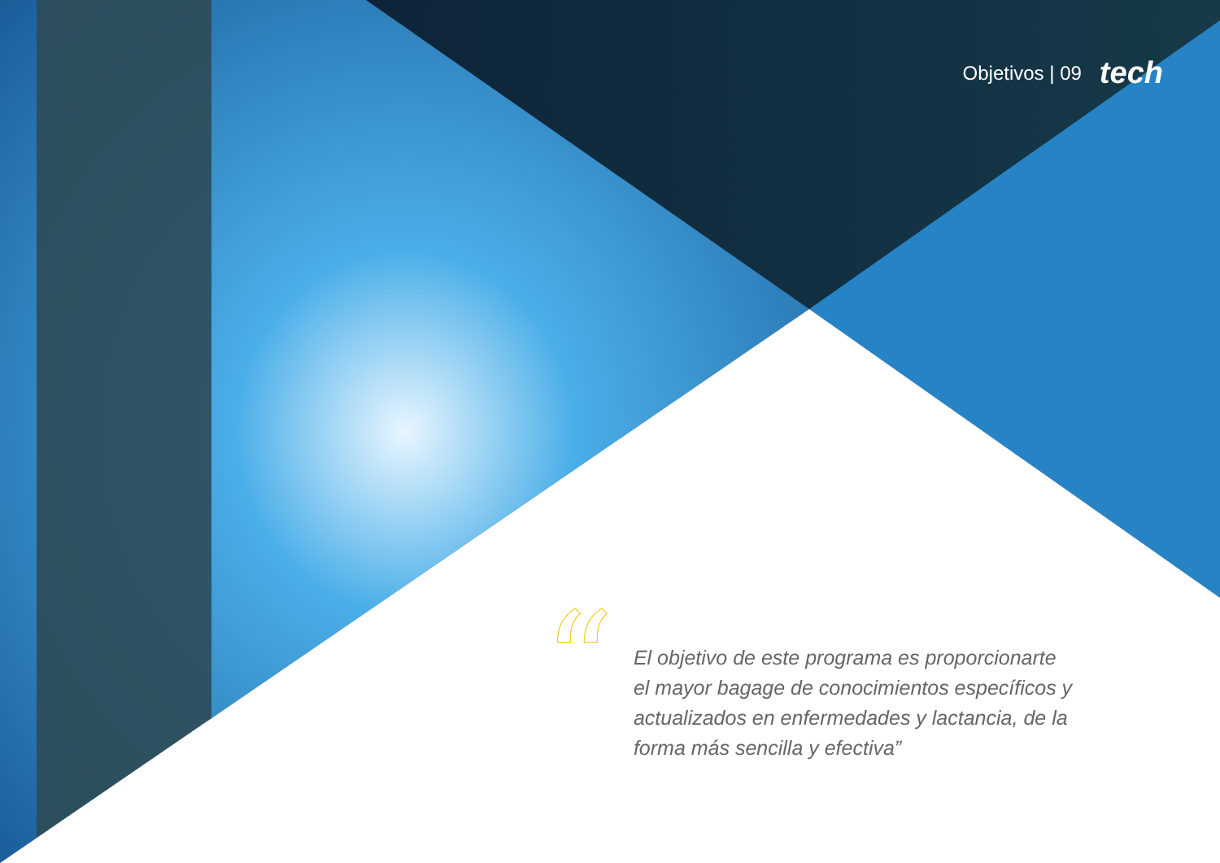Objetivos | 09 tech
“
El objetivo de este programa es proporcionarte el mayor bagage de conocimientos específicos y actualizados en enfermedades y lactancia, de la forma más sencilla y efectiva”